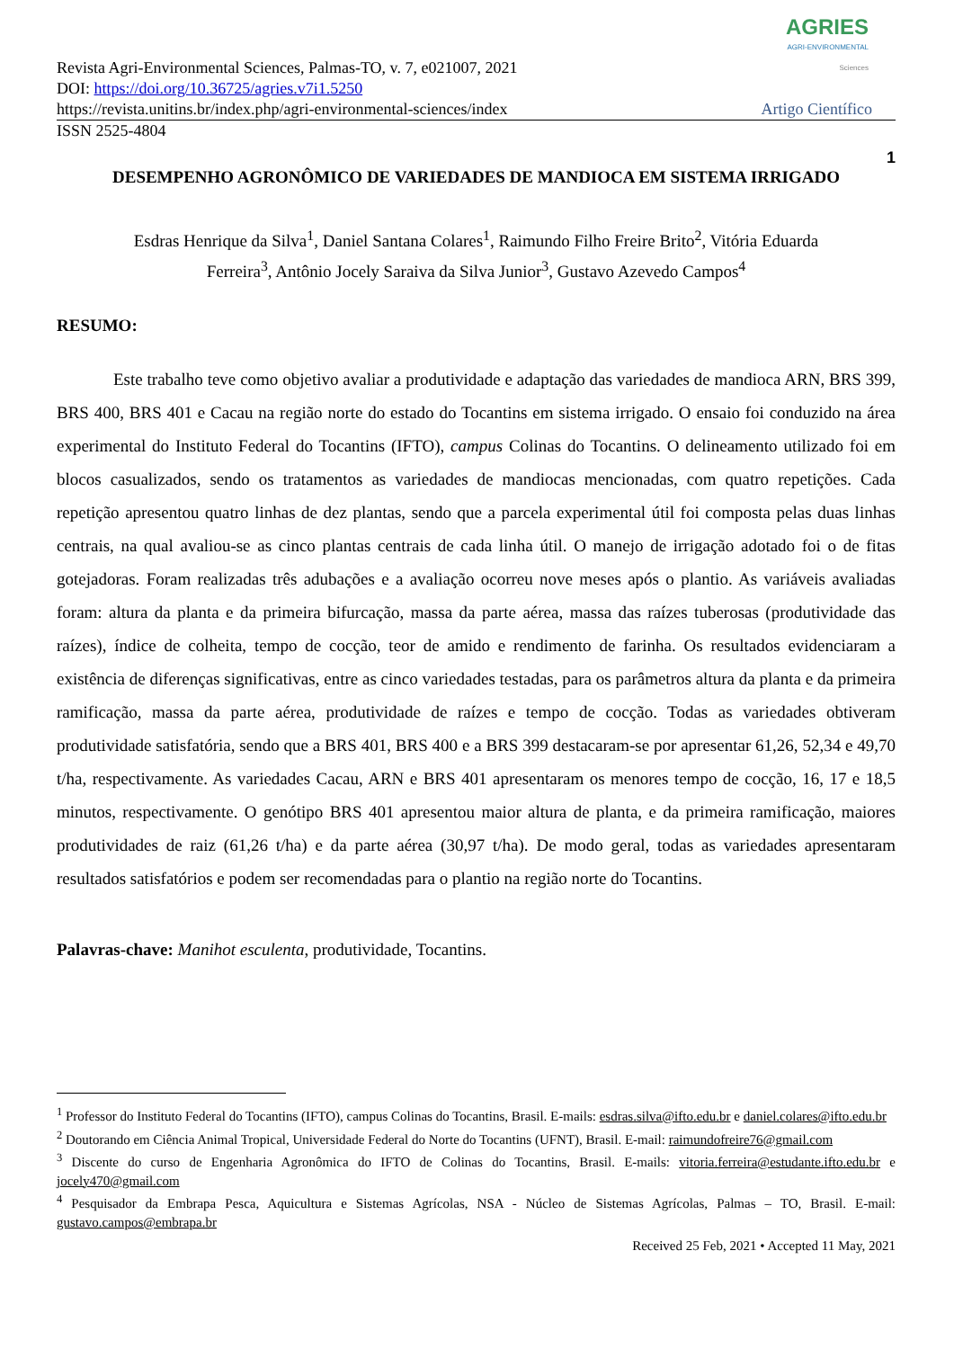AGRIES
AGRI-ENVIRONMENTAL
Sciences
Revista Agri-Environmental Sciences, Palmas-TO, v. 7, e021007, 2021
DOI: https://doi.org/10.36725/agries.v7i1.5250
https://revista.unitins.br/index.php/agri-environmental-sciences/index Artigo Científico
ISSN 2525-4804
1
DESEMPENHO AGRONÔMICO DE VARIEDADES DE MANDIOCA EM SISTEMA IRRIGADO
Esdras Henrique da Silva<sup>1</sup>, Daniel Santana Colares<sup>1</sup>, Raimundo Filho Freire Brito<sup>2</sup>, Vitória Eduarda
Ferreira<sup>3</sup>, Antônio Jocely Saraiva da Silva Junior<sup>3</sup>, Gustavo Azevedo Campos<sup>4</sup>
RESUMO:
Este trabalho teve como objetivo avaliar a produtividade e adaptação das variedades de mandioca ARN, BRS 399, BRS 400, BRS 401 e Cacau na região norte do estado do Tocantins em sistema irrigado. O ensaio foi conduzido na área experimental do Instituto Federal do Tocantins (IFTO), campus Colinas do Tocantins. O delineamento utilizado foi em blocos casualizados, sendo os tratamentos as variedades de mandiocas mencionadas, com quatro repetições. Cada repetição apresentou quatro linhas de dez plantas, sendo que a parcela experimental útil foi composta pelas duas linhas centrais, na qual avaliou-se as cinco plantas centrais de cada linha útil. O manejo de irrigação adotado foi o de fitas gotejadoras. Foram realizadas três adubações e a avaliação ocorreu nove meses após o plantio. As variáveis avaliadas foram: altura da planta e da primeira bifurcação, massa da parte aérea, massa das raízes tuberosas (produtividade das raízes), índice de colheita, tempo de cocção, teor de amido e rendimento de farinha. Os resultados evidenciaram a existência de diferenças significativas, entre as cinco variedades testadas, para os parâmetros altura da planta e da primeira ramificação, massa da parte aérea, produtividade de raízes e tempo de cocção. Todas as variedades obtiveram produtividade satisfatória, sendo que a BRS 401, BRS 400 e a BRS 399 destacaram-se por apresentar 61,26, 52,34 e 49,70 t/ha, respectivamente. As variedades Cacau, ARN e BRS 401 apresentaram os menores tempo de cocção, 16, 17 e 18,5 minutos, respectivamente. O genótipo BRS 401 apresentou maior altura de planta, e da primeira ramificação, maiores produtividades de raiz (61,26 t/ha) e da parte aérea (30,97 t/ha). De modo geral, todas as variedades apresentaram resultados satisfatórios e podem ser recomendadas para o plantio na região norte do Tocantins.
Palavras-chave: Manihot esculenta, produtividade, Tocantins.
<sup>1</sup> Professor do Instituto Federal do Tocantins (IFTO), campus Colinas do Tocantins, Brasil. E-mails: esdras.silva@ifto.edu.br e daniel.colares@ifto.edu.br
<sup>2</sup> Doutorando em Ciência Animal Tropical, Universidade Federal do Norte do Tocantins (UFNT), Brasil. E-mail: raimundofreire76@gmail.com
<sup>3</sup> Discente do curso de Engenharia Agronômica do IFTO de Colinas do Tocantins, Brasil. E-mails: vitoria.ferreira@estudante.ifto.edu.br e jocely470@gmail.com
<sup>4</sup> Pesquisador da Embrapa Pesca, Aquicultura e Sistemas Agrícolas, NSA - Núcleo de Sistemas Agrícolas, Palmas – TO, Brasil. E-mail: gustavo.campos@embrapa.br
Received 25 Feb, 2021 • Accepted 11 May, 2021